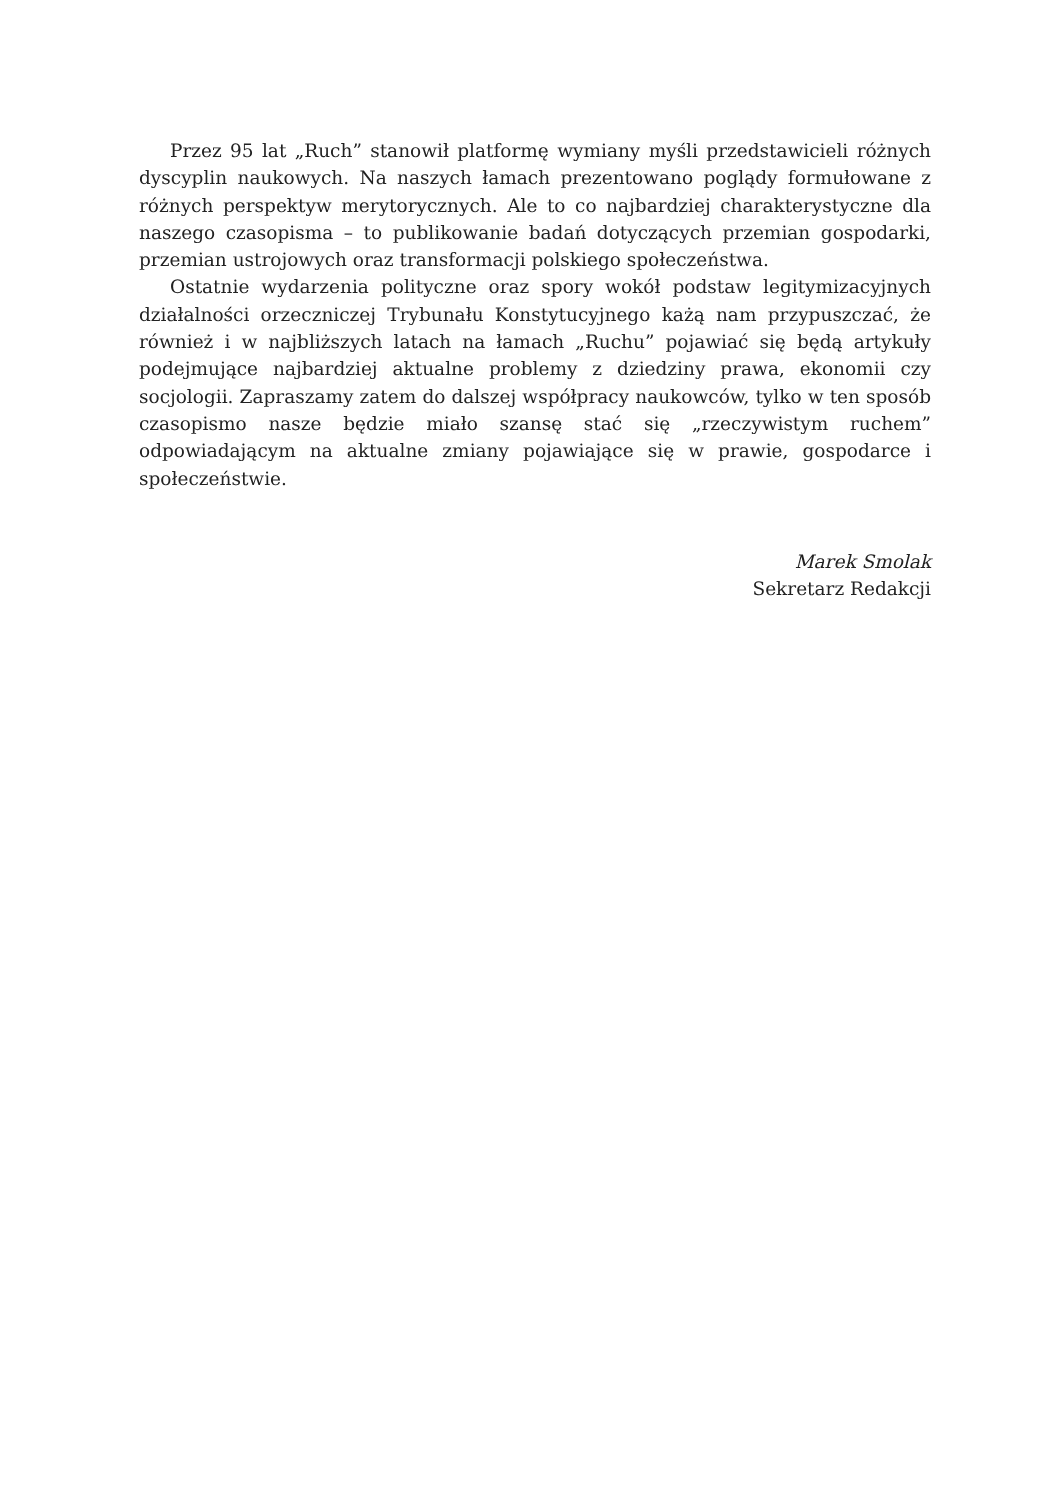Przez 95 lat „Ruch” stanowił platformę wymiany myśli przedstawicieli różnych dyscyplin naukowych. Na naszych łamach prezentowano poglądy formułowane z różnych perspektyw merytorycznych. Ale to co najbardziej charakterystyczne dla naszego czasopisma – to publikowanie badań dotyczących przemian gospodarki, przemian ustrojowych oraz transformacji polskiego społeczeństwa.
Ostatnie wydarzenia polityczne oraz spory wokół podstaw legitymizacyjnych działalności orzeczniczej Trybunału Konstytucyjnego każą nam przypuszczać, że również i w najbliższych latach na łamach „Ruchu” pojawiać się będą artykuły podejmujące najbardziej aktualne problemy z dziedziny prawa, ekonomii czy socjologii. Zapraszamy zatem do dalszej współpracy naukowców, tylko w ten sposób czasopismo nasze będzie miało szansę stać się „rzeczywistym ruchem” odpowiadającym na aktualne zmiany pojawiające się w prawie, gospodarce i społeczeństwie.
Marek Smolak
Sekretarz Redakcji